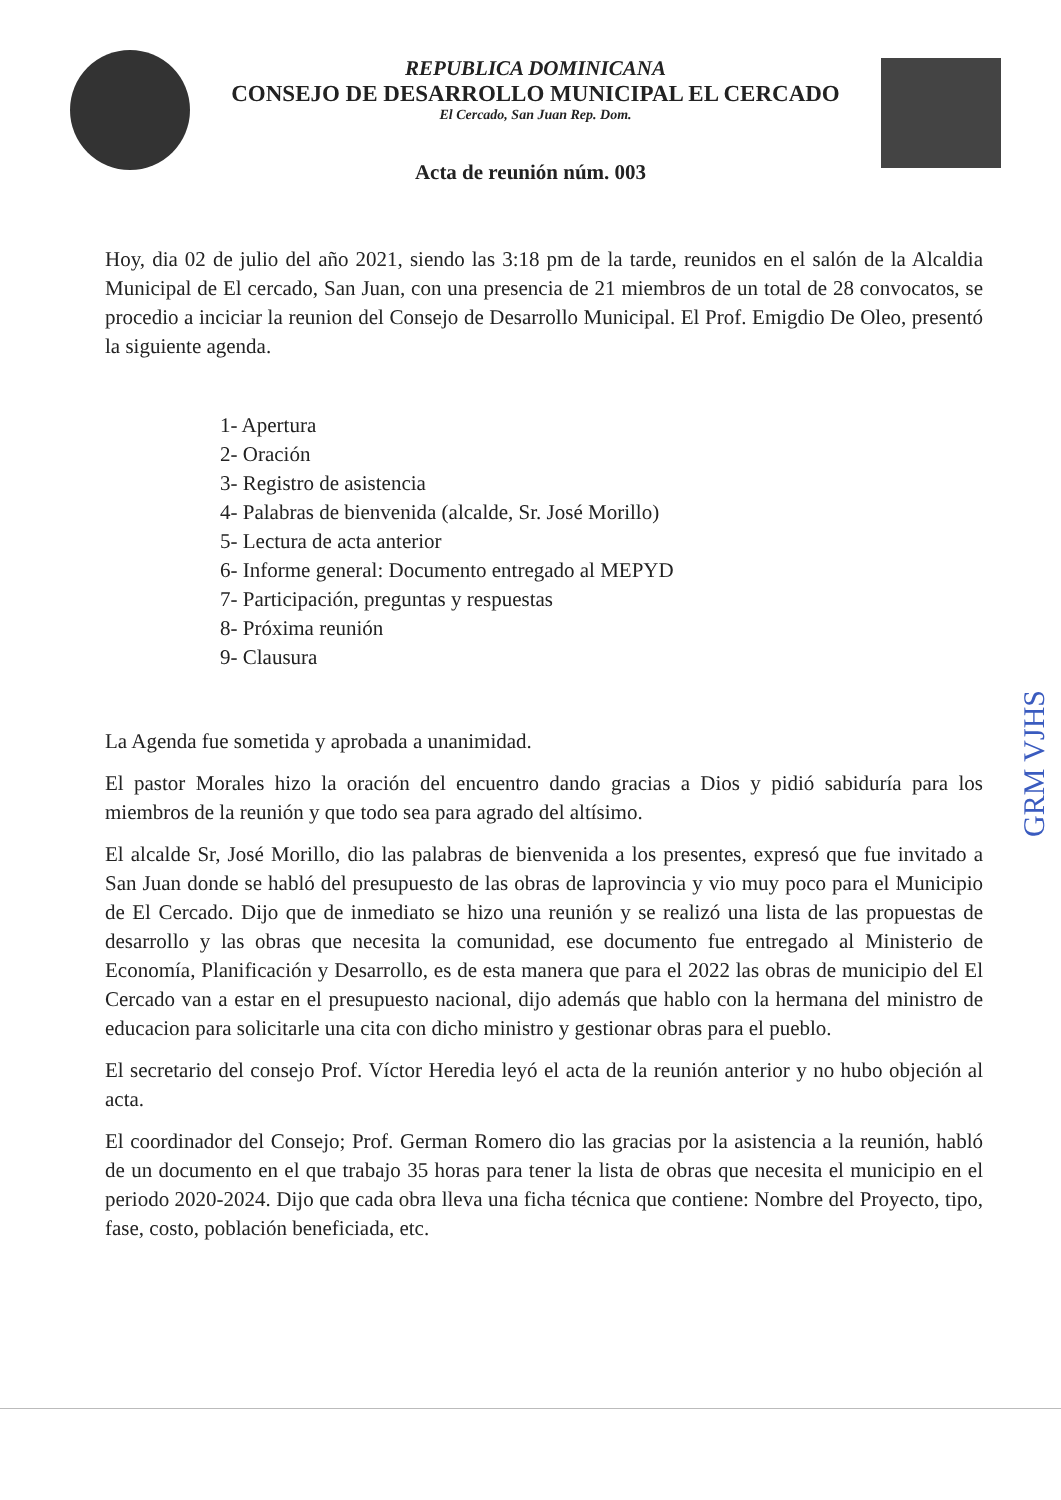REPUBLICA DOMINICANA
CONSEJO DE DESARROLLO MUNICIPAL EL CERCADO
El Cercado, San Juan Rep. Dom.
Acta de reunión núm. 003
Hoy, dia 02 de julio del año 2021, siendo las 3:18 pm de la tarde, reunidos en el salón de la Alcaldia Municipal de El cercado, San Juan, con una presencia de 21 miembros de un total de 28 convocatos, se procedio a inciciar la reunion del Consejo de Desarrollo Municipal. El Prof. Emigdio De Oleo, presentó la siguiente agenda.
1- Apertura
2- Oración
3- Registro de asistencia
4- Palabras de bienvenida (alcalde, Sr. José Morillo)
5- Lectura de acta anterior
6- Informe general: Documento entregado al MEPYD
7- Participación, preguntas y respuestas
8- Próxima reunión
9- Clausura
La Agenda fue sometida y aprobada a unanimidad.
El pastor Morales hizo la oración del encuentro dando gracias a Dios y pidió sabiduría para los miembros de la reunión y que todo sea para agrado del altísimo.
El alcalde Sr, José Morillo, dio las palabras de bienvenida a los presentes, expresó que fue invitado a San Juan donde se habló del presupuesto de las obras de laprovincia y vio muy poco para el Municipio de El Cercado. Dijo que de inmediato se hizo una reunión y se realizó una lista de las propuestas de desarrollo y las obras que necesita la comunidad, ese documento fue entregado al Ministerio de Economía, Planificación y Desarrollo, es de esta manera que para el 2022 las obras de municipio del El Cercado van a estar en el presupuesto nacional, dijo además que hablo con la hermana del ministro de educacion para solicitarle una cita con dicho ministro y gestionar obras para el pueblo.
El secretario del consejo Prof. Víctor Heredia leyó el acta de la reunión anterior y no hubo objeción al acta.
El coordinador del Consejo; Prof. German Romero dio las gracias por la asistencia a la reunión, habló de un documento en el que trabajo 35 horas para tener la lista de obras que necesita el municipio en el periodo 2020-2024. Dijo que cada obra lleva una ficha técnica que contiene: Nombre del Proyecto, tipo, fase, costo, población beneficiada, etc.
GRM VJHS